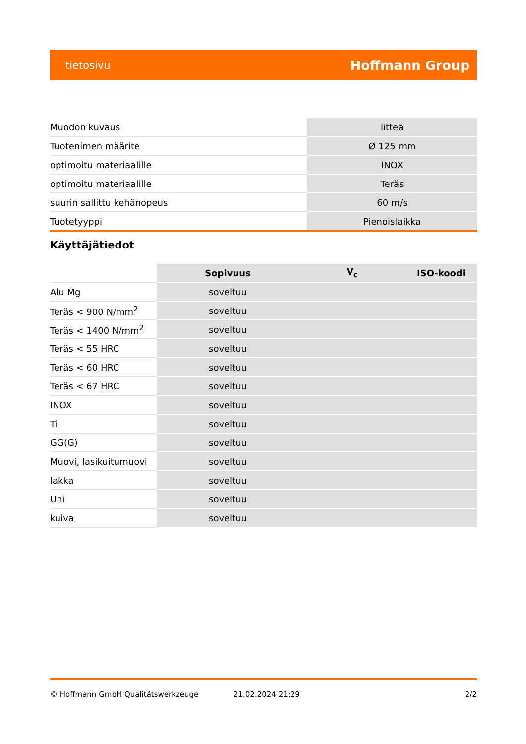tietosivu Hoffmann Group
| Muodon kuvaus | litteä |
| Tuotenimen määrite | Ø 125 mm |
| optimoitu materiaalille | INOX |
| optimoitu materiaalille | Teräs |
| suurin sallittu kehänopeus | 60 m/s |
| Tuotetyyppi | Pienoislaikka |
Käyttäjätiedot
| | Sopivuus | V<sub>c</sub> | ISO-koodi |
| --- | --- | --- | --- |
| Alu Mg | soveltuu | | |
| Teräs < 900 N/mm<sup>2</sup> | soveltuu | | |
| Teräs < 1400 N/mm<sup>2</sup> | soveltuu | | |
| Teräs < 55 HRC | soveltuu | | |
| Teräs < 60 HRC | soveltuu | | |
| Teräs < 67 HRC | soveltuu | | |
| INOX | soveltuu | | |
| Ti | soveltuu | | |
| GG(G) | soveltuu | | |
| Muovi, lasikuitumuovi | soveltuu | | |
| lakka | soveltuu | | |
| Uni | soveltuu | | |
| kuiva | soveltuu | | |
© Hoffmann GmbH Qualitätswerkzeuge 21.02.2024 21:29 2/2